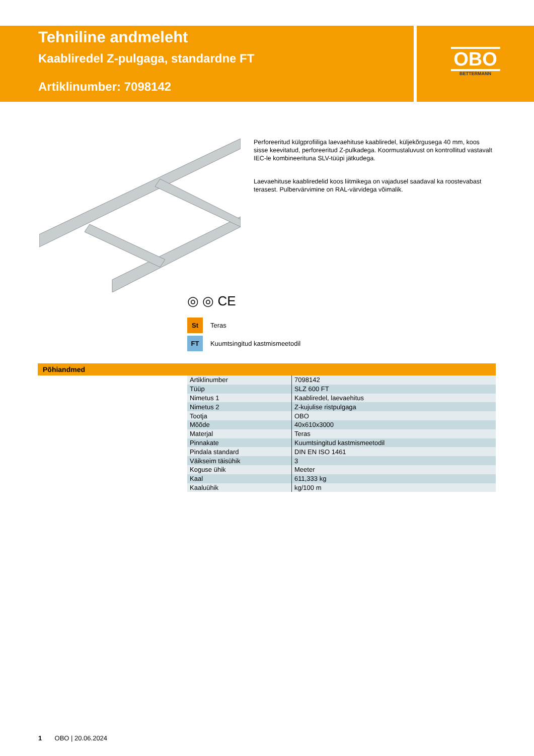Tehniline andmeleht
Kaabliredel Z-pulgaga, standardne FT
Artiklinumber: 7098142
OBO
BETTERMANN
Perforeeritud külgprofiiliga laevaehituse kaabliredel, küljekõrgusega 40 mm, koos sisse keevitatud, perforeeritud Z-pulkadega. Koormustaluvust on kontrollitud vastavalt IEC-le kombineerituna SLV-tüüpi jätkudega.
Laevaehituse kaabliredelid koos liitmikega on vajadusel saadaval ka roostevabast terasest. Pulbervärvimine on RAL-värvidega võimalik.
◎ ◎ CE
St Teras
FT Kuumtsingitud kastmismeetodil
Põhiandmed
| Artiklinumber | 7098142 |
| Tüüp | SLZ 600 FT |
| Nimetus 1 | Kaabliredel, laevaehitus |
| Nimetus 2 | Z-kujulise ristpulgaga |
| Tootja | OBO |
| Mõõde | 40x610x3000 |
| Materjal | Teras |
| Pinnakate | Kuumtsingitud kastmismeetodil |
| Pindala standard | DIN EN ISO 1461 |
| Väikseim täisühik | 3 |
| Koguse ühik | Meeter |
| Kaal | 611,333 kg |
| Kaaluühik | kg/100 m |
1 OBO | 20.06.2024